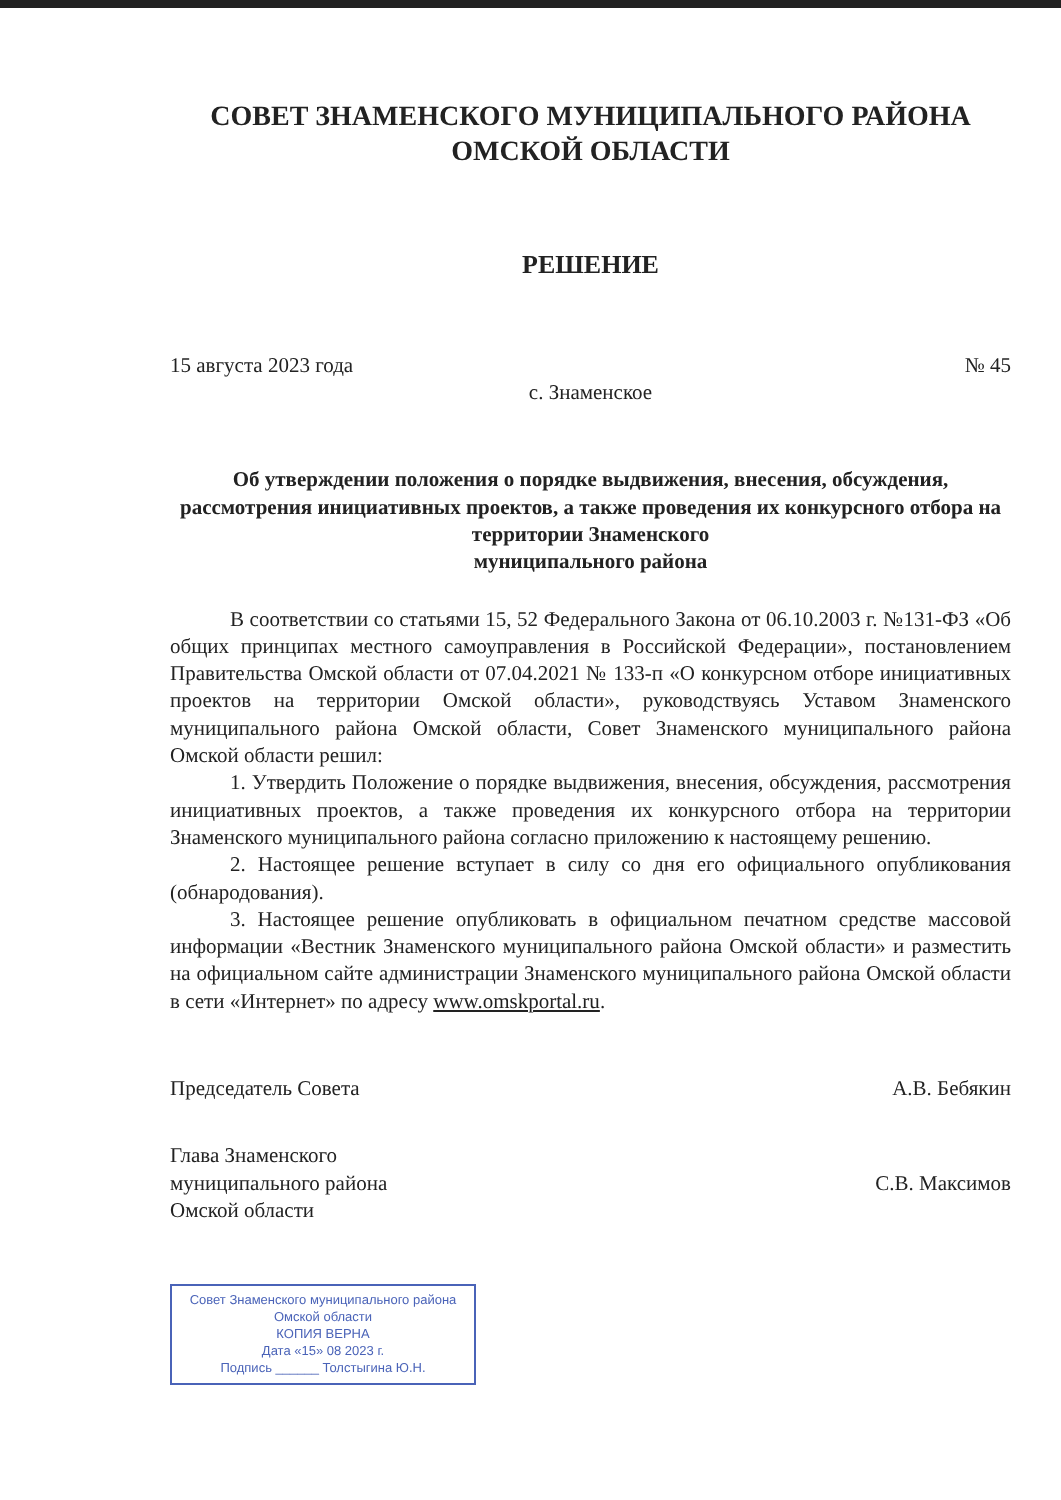СОВЕТ ЗНАМЕНСКОГО МУНИЦИПАЛЬНОГО РАЙОНА
ОМСКОЙ ОБЛАСТИ
РЕШЕНИЕ
15 августа 2023 года № 45
с. Знаменское
Об утверждении положения о порядке выдвижения, внесения, обсуждения, рассмотрения инициативных проектов, а также проведения их конкурсного отбора на территории Знаменского
муниципального района
В соответствии со статьями 15, 52 Федерального Закона от 06.10.2003 г. №131-ФЗ «Об общих принципах местного самоуправления в Российской Федерации», постановлением Правительства Омской области от 07.04.2021 № 133-п «О конкурсном отборе инициативных проектов на территории Омской области», руководствуясь Уставом Знаменского муниципального района Омской области, Совет Знаменского муниципального района Омской области решил:
1. Утвердить Положение о порядке выдвижения, внесения, обсуждения, рассмотрения инициативных проектов, а также проведения их конкурсного отбора на территории Знаменского муниципального района согласно приложению к настоящему решению.
2. Настоящее решение вступает в силу со дня его официального опубликования (обнародования).
3. Настоящее решение опубликовать в официальном печатном средстве массовой информации «Вестник Знаменского муниципального района Омской области» и разместить на официальном сайте администрации Знаменского муниципального района Омской области в сети «Интернет» по адресу www.omskportal.ru.
Председатель Совета А.В. Бебякин
Глава Знаменского
муниципального района
Омской области С.В. Максимов
Совет Знаменского муниципального района Омской области
КОПИЯ ВЕРНА
Дата «15» 08 2023 г.
Подпись ______ Толстыгина Ю.Н.